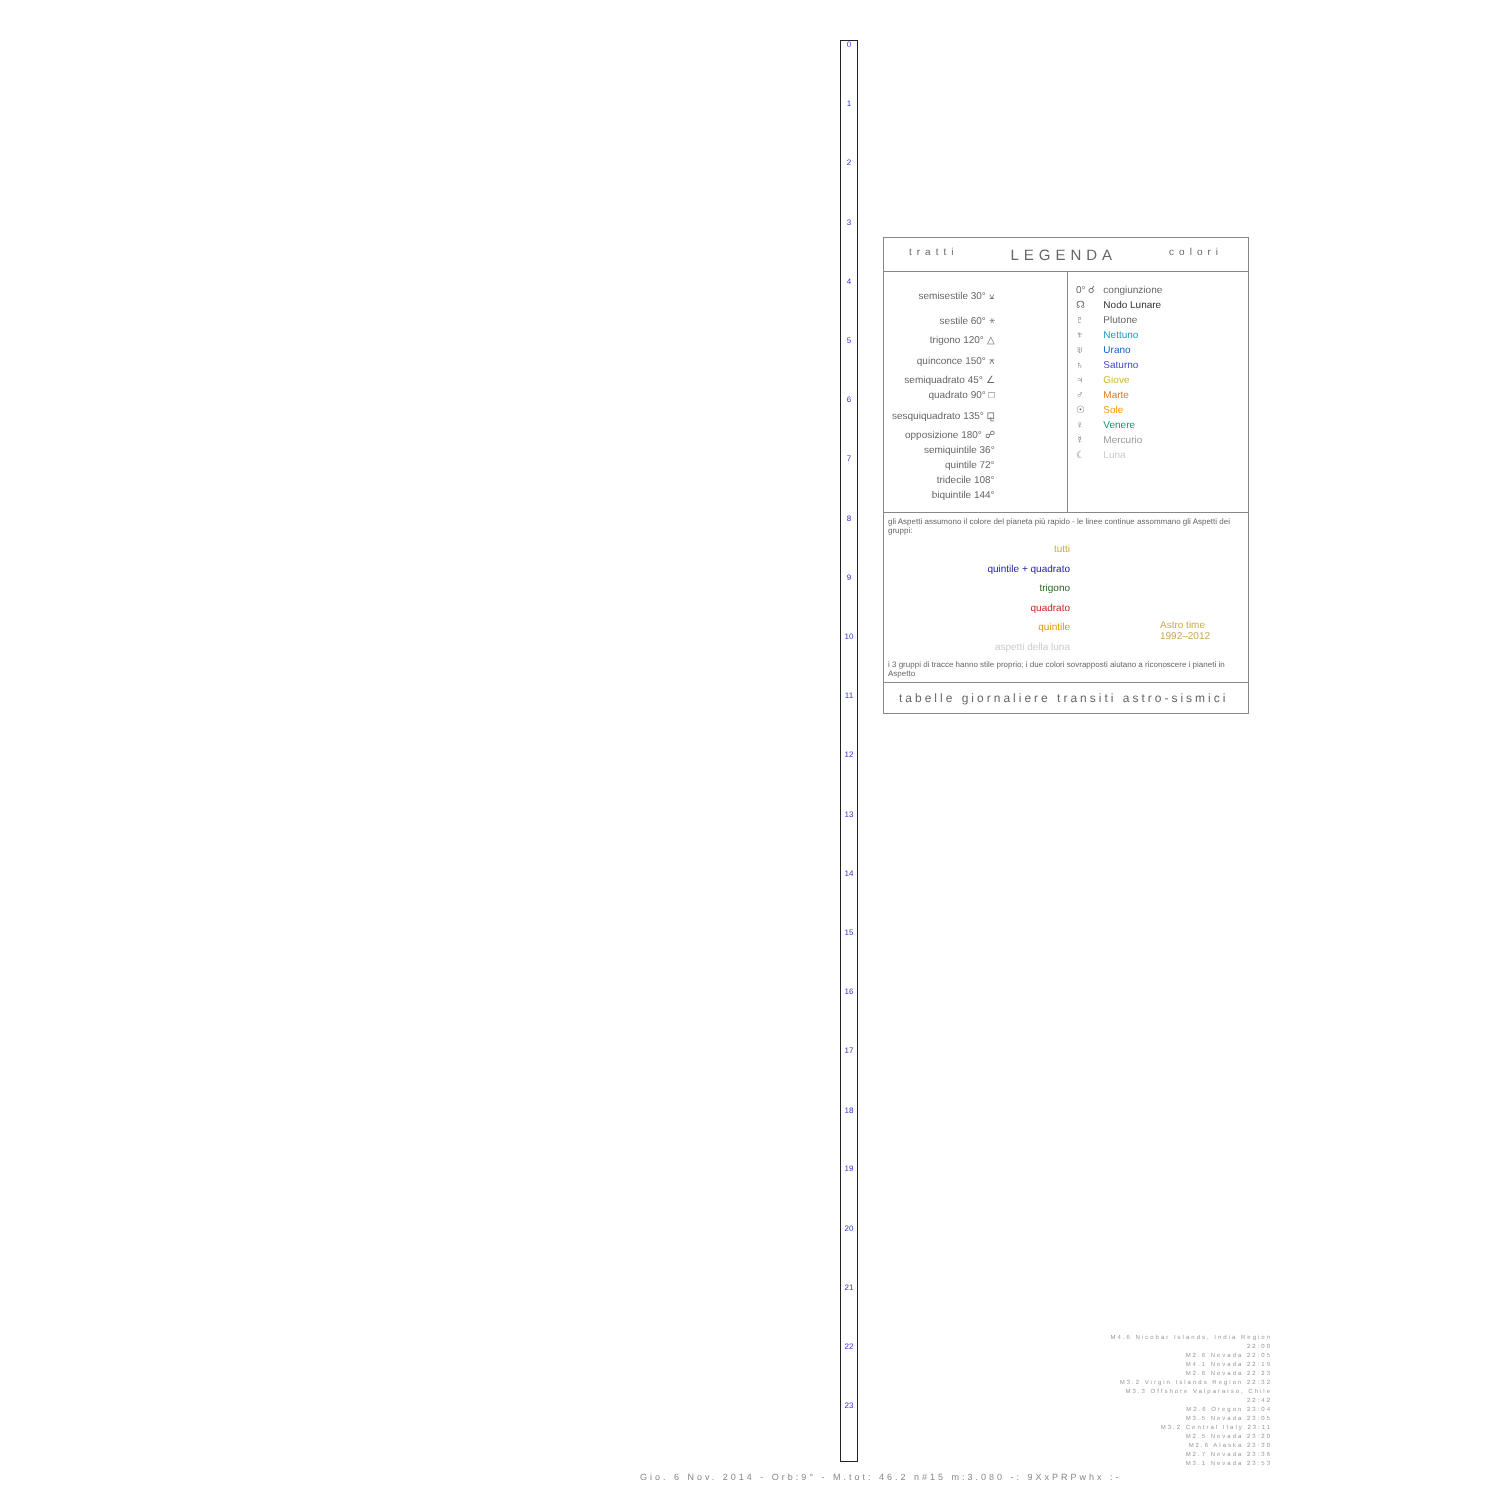0
1
2
3
4
5
6
7
8
9
10
11
12
13
14
15
16
17
18
19
20
21
22
23
tratti LEGENDA colori
| semisestile 30° ⚺ |
| sestile 60° ⚹ |
| trigono 120° △ |
| quinconce 150° ⚻ |
| semiquadrato 45° ∠ |
| quadrato 90° □ |
| sesquiquadrato 135° ⚼ |
| opposizione 180° ☍ |
| semiquintile 36° |
| quintile 72° |
| tridecile 108° |
| biquintile 144° |
| 0° ☌ | congiunzione |
| ☊ | Nodo Lunare |
| ♇ | Plutone |
| ♆ | Nettuno |
| ♅ | Urano |
| ♄ | Saturno |
| ♃ | Giove |
| ♂ | Marte |
| ☉ | Sole |
| ♀ | Venere |
| ☿ | Mercurio |
| ☾ | Luna |
gli Aspetti assumono il colore del pianeta più rapido - le linee continue assommano gli Aspetti dei gruppi:
tutti
quintile + quadrato
trigono
quadrato
quintile
aspetti della luna
Astro time
1992–2012
i 3 gruppi di tracce hanno stile proprio; i due colori sovrapposti aiutano a riconoscere i pianeti in Aspetto
tabelle giornaliere transiti astro-sismici
M4.6 Nicobar Islands, India Region 22:00
M2.6 Nevada 22:05
M4.1 Nevada 22:19
M2.6 Nevada 22:23
M3.2 Virgin Islands Region 22:32
M3.3 Offshore Valparaiso, Chile 22:42
M2.6 Oregon 23:04
M3.5 Nevada 23:05
M3.2 Central Italy 23:11
M2.5 Nevada 23:20
M2.6 Alaska 23:30
M2.7 Nevada 23:36
M3.1 Nevada 23:53
Gio. 6 Nov. 2014 - Orb:9° - M.tot: 46.2 n#15 m:3.080 -: 9XxPRPwhx :-